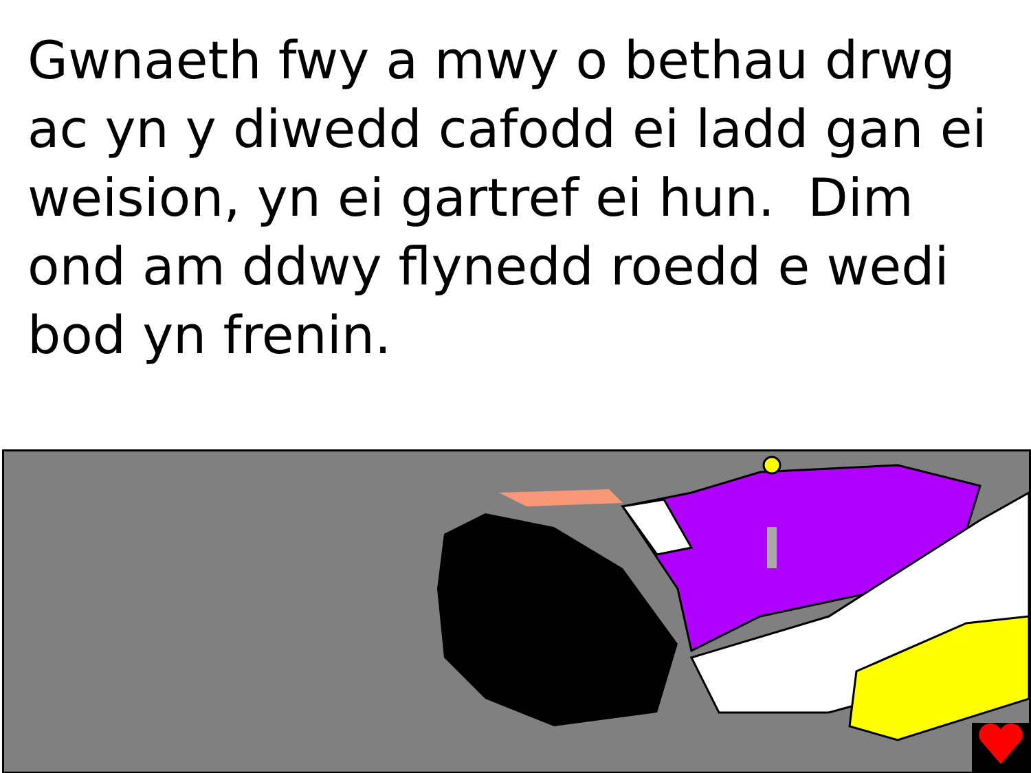Gwnaeth fwy a mwy o bethau drwg ac yn y diwedd cafodd ei ladd gan ei weision, yn ei gartref ei hun. Dim ond am ddwy flynedd roedd e wedi bod yn frenin.